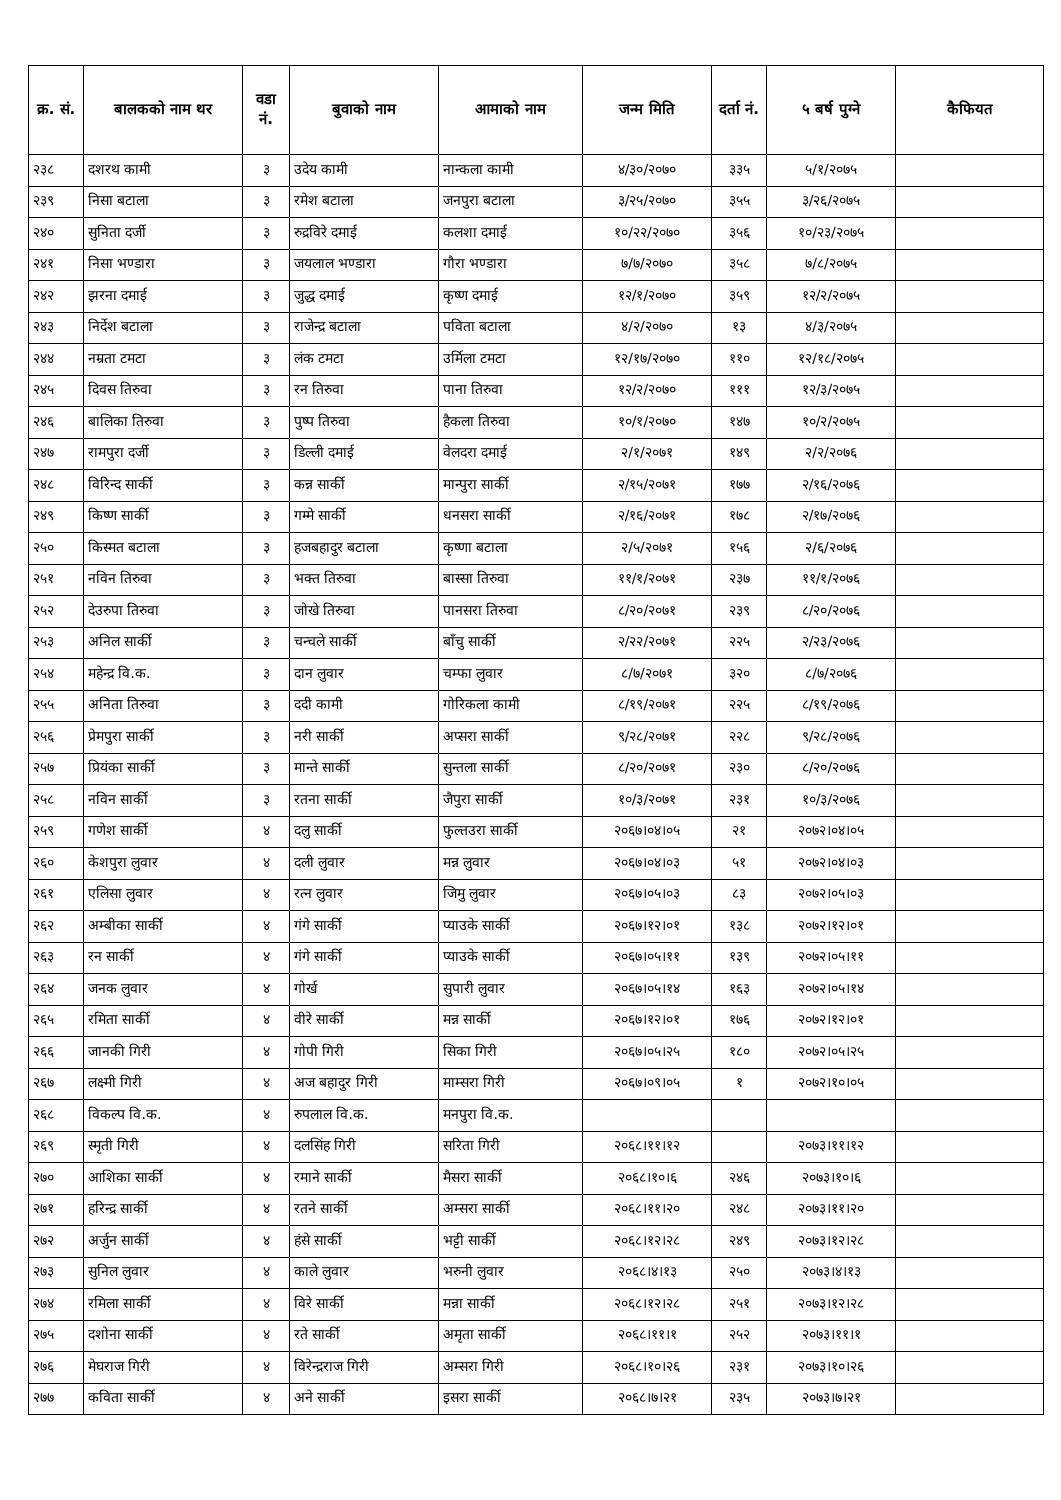| क्र. सं. | बालकको नाम थर | वडा नं. | बुवाको नाम | आमाको नाम | जन्म मिति | दर्ता नं. | ५ बर्ष पुग्ने | कैफियत |
| --- | --- | --- | --- | --- | --- | --- | --- | --- |
| २३८ | दशरथ कामी | ३ | उदेय कामी | नान्कला कामी | ४/३०/२०७० | ३३५ | ५/१/२०७५ | |
| २३९ | निसा बटाला | ३ | रमेश बटाला | जनपुरा बटाला | ३/२५/२०७० | ३५५ | ३/२६/२०७५ | |
| २४० | सुनिता दर्जी | ३ | रुद्रविरे दमाई | कलशा दमाई | १०/२२/२०७० | ३५६ | १०/२३/२०७५ | |
| २४१ | निसा भण्डारा | ३ | जयलाल भण्डारा | गौरा भण्डारा | ७/७/२०७० | ३५८ | ७/८/२०७५ | |
| २४२ | झरना दमाई | ३ | जुद्ध दमाई | कृष्ण दमाई | १२/१/२०७० | ३५९ | १२/२/२०७५ | |
| २४३ | निर्देश बटाला | ३ | राजेन्द्र बटाला | पविता बटाला | ४/२/२०७० | १३ | ४/३/२०७५ | |
| २४४ | नम्रता टमटा | ३ | लंक टमटा | उर्मिला टमटा | १२/१७/२०७० | ११० | १२/१८/२०७५ | |
| २४५ | दिवस तिरुवा | ३ | रन तिरुवा | पाना तिरुवा | १२/२/२०७० | १११ | १२/३/२०७५ | |
| २४६ | बालिका तिरुवा | ३ | पुष्प तिरुवा | हैकला तिरुवा | १०/१/२०७० | १४७ | १०/२/२०७५ | |
| २४७ | रामपुरा दर्जी | ३ | डिल्ली दमाई | वेलदरा दमाई | २/१/२०७१ | १४९ | २/२/२०७६ | |
| २४८ | विरिन्द सार्की | ३ | कन्न सार्की | मान्पुरा सार्की | २/१५/२०७१ | १७७ | २/१६/२०७६ | |
| २४९ | किष्ण सार्की | ३ | गम्मे सार्की | धनसरा सार्की | २/१६/२०७१ | १७८ | २/१७/२०७६ | |
| २५० | किस्मत बटाला | ३ | हजबहादुर बटाला | कृष्णा बटाला | २/५/२०७१ | १५६ | २/६/२०७६ | |
| २५१ | नविन तिरुवा | ३ | भक्त तिरुवा | बास्सा तिरुवा | ११/१/२०७१ | २३७ | ११/१/२०७६ | |
| २५२ | देउरुपा तिरुवा | ३ | जोखे तिरुवा | पानसरा तिरुवा | ८/२०/२०७१ | २३९ | ८/२०/२०७६ | |
| २५३ | अनिल सार्की | ३ | चन्चले सार्की | बाँचु सार्की | २/२२/२०७१ | २२५ | २/२३/२०७६ | |
| २५४ | महेन्द्र वि.क. | ३ | दान लुवार | चम्फा लुवार | ८/७/२०७१ | ३२० | ८/७/२०७६ | |
| २५५ | अनिता तिरुवा | ३ | ददी कामी | गोरिकला कामी | ८/१९/२०७१ | २२५ | ८/१९/२०७६ | |
| २५६ | प्रेमपुरा सार्की | ३ | नरी सार्की | अप्सरा सार्की | ९/२८/२०७१ | २२८ | ९/२८/२०७६ | |
| २५७ | प्रियंका सार्की | ३ | मान्ते सार्की | सुन्तला सार्की | ८/२०/२०७१ | २३० | ८/२०/२०७६ | |
| २५८ | नविन सार्की | ३ | रतना सार्की | जैपुरा सार्की | १०/३/२०७१ | २३१ | १०/३/२०७६ | |
| २५९ | गणेश सार्की | ४ | दलु सार्की | फुल्तउरा सार्की | २०६७।०४।०५ | २१ | २०७२।०४।०५ | |
| २६० | केशपुरा लुवार | ४ | दली लुवार | मन्न लुवार | २०६७।०४।०३ | ५१ | २०७२।०४।०३ | |
| २६१ | एलिसा लुवार | ४ | रत्न लुवार | जिमु लुवार | २०६७।०५।०३ | ८३ | २०७२।०५।०३ | |
| २६२ | अम्बीका सार्की | ४ | गंगे सार्की | प्याउके सार्की | २०६७।१२।०१ | १३८ | २०७२।१२।०१ | |
| २६३ | रन सार्की | ४ | गंगे सार्की | प्याउके सार्की | २०६७।०५।११ | १३९ | २०७२।०५।११ | |
| २६४ | जनक लुवार | ४ | गोर्ख | सुपारी लुवार | २०६७।०५।१४ | १६३ | २०७२।०५।१४ | |
| २६५ | रमिता सार्की | ४ | वीरे सार्की | मन्न सार्की | २०६७।१२।०१ | १७६ | २०७२।१२।०१ | |
| २६६ | जानकी गिरी | ४ | गोपी गिरी | सिका गिरी | २०६७।०५।२५ | १८० | २०७२।०५।२५ | |
| २६७ | लक्ष्मी गिरी | ४ | अज बहादुर गिरी | माम्सरा गिरी | २०६७।०९।०५ | १ | २०७२।१०।०५ | |
| २६८ | विकल्प वि.क. | ४ | रुपलाल वि.क. | मनपुरा वि.क. | | | | |
| २६९ | स्मृती गिरी | ४ | दलसिंह गिरी | सरिता गिरी | २०६८।११।१२ | | २०७३।११।१२ | |
| २७० | आशिका सार्की | ४ | रमाने सार्की | मैसरा सार्की | २०६८।१०।६ | २४६ | २०७३।१०।६ | |
| २७१ | हरिन्द्र सार्की | ४ | रतने सार्की | अम्सरा सार्की | २०६८।११।२० | २४८ | २०७३।११।२० | |
| २७२ | अर्जुन सार्की | ४ | हंसे सार्की | भट्टी सार्की | २०६८।१२।२८ | २४९ | २०७३।१२।२८ | |
| २७३ | सुनिल लुवार | ४ | काले लुवार | भरुनी लुवार | २०६८।४।१३ | २५० | २०७३।४।१३ | |
| २७४ | रमिला सार्की | ४ | विरे सार्की | मन्ना सार्की | २०६८।१२।२८ | २५१ | २०७३।१२।२८ | |
| २७५ | दशोना सार्की | ४ | रते सार्की | अमृता सार्की | २०६८।११।१ | २५२ | २०७३।११।१ | |
| २७६ | मेघराज गिरी | ४ | विरेन्द्रराज गिरी | अम्सरा गिरी | २०६८।१०।२६ | २३१ | २०७३।१०।२६ | |
| २७७ | कविता सार्की | ४ | अने सार्की | इसरा सार्की | २०६८।७।२१ | २३५ | २०७३।७।२१ | |